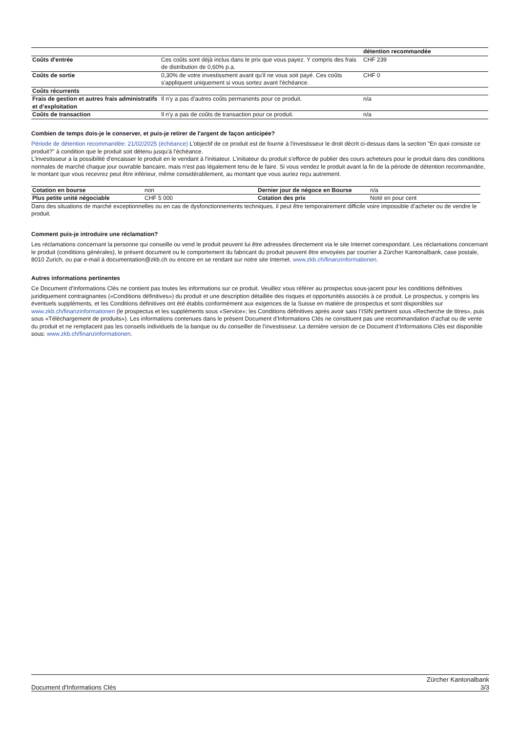| | | détention recommandée |
| Coûts d'entrée | Ces coûts sont déjà inclus dans le prix que vous payez. Y compris des frais de distribution de 0,60% p.a. | CHF 239 |
| Coûts de sortie | 0,30% de votre investissment avant qu'il ne vous soit payé. Ces coûts s'appliquent uniquement si vous sortez avant l'échéance. | CHF 0 |
| Coûts récurrents | | |
| Frais de gestion et autres frais administratifs et d’exploitation | Il n'y a pas d'autres coûts permanents pour ce produit. | n/a |
| Coûts de transaction | Il n'y a pas de coûts de transaction pour ce produit. | n/a |
Combien de temps dois-je le conserver, et puis-je retirer de l'argent de façon anticipée?
Période de détention recommandée: 21/02/2025 (échéance) L'objectif de ce produit est de fournir à l'investisseur le droit décrit ci-dessus dans la section "En quoi consiste ce produit?" à condition que le produit soit détenu jusqu'à l'échéance.
L'investisseur a la possibilité d'encaisser le produit en le vendant à l'initiateur. L'initiateur du produit s'efforce de publier des cours acheteurs pour le produit dans des conditions normales de marché chaque jour ouvrable bancaire, mais n'est pas légalement tenu de le faire. Si vous vendez le produit avant la fin de la période de détention recommandée, le montant que vous recevrez peut être inférieur, même considérablement, au montant que vous auriez reçu autrement.
| Cotation en bourse | non | Dernier jour de négoce en Bourse | n/a |
| Plus petite unité négociable | CHF 5 000 | Cotation des prix | Noté en pour cent |
Dans des situations de marché exceptionnelles ou en cas de dysfonctionnements techniques, il peut être temporairement difficile voire impossible d’acheter ou de vendre le produit.
Comment puis-je introduire une réclamation?
Les réclamations concernant la personne qui conseille ou vend le produit peuvent lui être adressées directement via le site Internet correspondant. Les réclamations concernant le produit (conditions générales), le présent document ou le comportement du fabricant du produit peuvent être envoyées par courrier à Zürcher Kantonalbank, case postale, 8010 Zurich, ou par e-mail à documentation@zkb.ch ou encore en se rendant sur notre site Internet. www.zkb.ch/finanzinformationen.
Autres informations pertinentes
Ce Document d’Informations Clés ne contient pas toutes les informations sur ce produit. Veuillez vous référer au prospectus sous-jacent pour les conditions définitives juridiquement contraignantes («Conditions définitives») du produit et une description détaillée des risques et opportunités associés à ce produit. Le prospectus, y compris les éventuels suppléments, et les Conditions définitives ont été établis conformément aux exigences de la Suisse en matière de prospectus et sont disponibles sur www.zkb.ch/finanzinformationen (le prospectus et les suppléments sous «Service»; les Conditions définitives après avoir saisi l’ISIN pertinent sous «Recherche de titres», puis sous «Téléchargement de produits»). Les informations contenues dans le présent Document d’Informations Clés ne constituent pas une recommandation d’achat ou de vente du produit et ne remplacent pas les conseils individuels de la banque ou du conseiller de l’investisseur. La dernière version de ce Document d’Informations Clés est disponible sous: www.zkb.ch/finanzinformationen.
Document d'Informations Clés Zürcher Kantonalbank
3/3